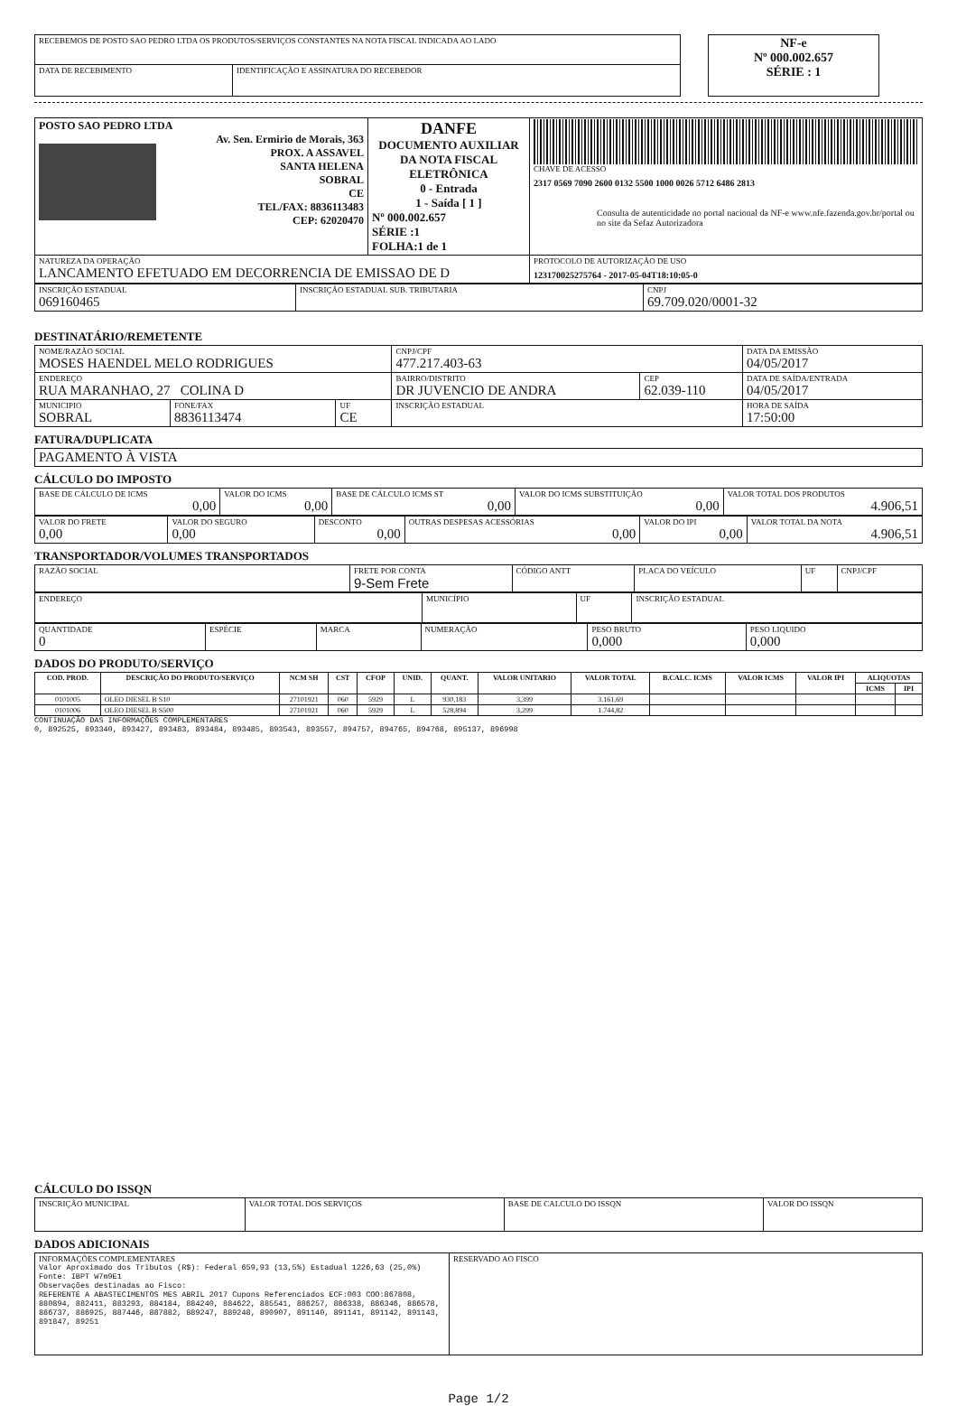| RECEBEMOS DE POSTO SAO PEDRO LTDA OS PRODUTOS/SERVIÇOS CONSTANTES NA NOTA FISCAL INDICADA AO LADO | |
| DATA DE RECEBIMENTO | IDENTIFICAÇÃO E ASSINATURA DO RECEBEDOR |
| NF-e Nº 000.002.657 SÉRIE : 1 |
| POSTO SAO PEDRO LTDA Av. Sen. Ermirio de Morais, 363 PROX. A ASSAVEL SANTA HELENA SOBRAL CE TEL/FAX: 8836113483 CEP: 62020470 | DANFE DOCUMENTO AUXILIAR DA NOTA FISCAL ELETRÔNICA 0 - Entrada 1 - Saída [ 1 ] Nº 000.002.657 SÉRIE :1 FOLHA:1 de 1 | CHAVE DE ACESSO 2317 0569 7090 2600 0132 5500 1000 0026 5712 6486 2813 Consulta de autenticidade no portal nacional da NF-e www.nfe.fazenda.gov.br/portal ou no site da Sefaz Autorizadora |
| NATUREZA DA OPERAÇÃO LANCAMENTO EFETUADO EM DECORRENCIA DE EMISSAO DE D | | PROTOCOLO DE AUTORIZAÇÃO DE USO 123170025275764 - 2017-05-04T18:10:05-0 |
| INSCRIÇÃO ESTADUAL 069160465 | INSCRIÇÃO ESTADUAL SUB. TRIBUTARIA | CNPJ 69.709.020/0001-32 |
DESTINATÁRIO/REMETENTE
| NOME/RAZÃO SOCIAL MOSES HAENDEL MELO RODRIGUES | | | CNPJ/CPF 477.217.403-63 | | DATA DA EMISSÃO 04/05/2017 |
| ENDEREÇO RUA MARANHAO, 27 COLINA D | | | BAIRRO/DISTRITO DR JUVENCIO DE ANDRA | CEP 62.039-110 | DATA DE SAÍDA/ENTRADA 04/05/2017 |
| MUNICIPIO SOBRAL | FONE/FAX 8836113474 | UF CE | INSCRIÇÃO ESTADUAL | | HORA DE SAÍDA 17:50:00 |
FATURA/DUPLICATA
| PAGAMENTO À VISTA |
CÁLCULO DO IMPOSTO
| BASE DE CÁLCULO DE ICMS 0,00 | VALOR DO ICMS 0,00 | BASE DE CÁLCULO ICMS ST 0,00 | VALOR DO ICMS SUBSTITUIÇÃO 0,00 | VALOR TOTAL DOS PRODUTOS 4.906,51 |
| VALOR DO FRETE 0,00 | VALOR DO SEGURO 0,00 | DESCONTO 0,00 | OUTRAS DESPESAS ACESSÓRIAS 0,00 | VALOR DO IPI 0,00 | VALOR TOTAL DA NOTA 4.906,51 |
TRANSPORTADOR/VOLUMES TRANSPORTADOS
| RAZÃO SOCIAL | FRETE POR CONTA 9-Sem Frete | CÓDIGO ANTT | PLACA DO VEÍCULO | UF | CNPJ/CPF |
| ENDEREÇO | MUNICÍPIO | UF | INSCRIÇÃO ESTADUAL |
| QUANTIDADE 0 | ESPÉCIE | MARCA | NUMERAÇÃO | PESO BRUTO 0,000 | PESO LIQUIDO 0,000 |
DADOS DO PRODUTO/SERVIÇO
| COD. PROD. | DESCRIÇÃO DO PRODUTO/SERVIÇO | NCM SH | CST | CFOP | UNID. | QUANT. | VALOR UNITARIO | VALOR TOTAL | B.CALC. ICMS | VALOR ICMS | VALOR IPI | ALIQUOTAS | |
| --- | --- | --- | --- | --- | --- | --- | --- | --- | --- | --- | --- | --- | --- |
| | | | | | | | | | | | | ICMS | IPI |
| 0101005 | OLEO DIESEL B S10 | 27101921 | 060 | 5929 | L | 930,183 | 3,399 | 3.161,69 | | | | | |
| 0101006 | OLEO DIESEL B S500 | 27101921 | 060 | 5929 | L | 528,894 | 3,299 | 1.744,82 | | | | | |
CONTINUAÇÃO DAS INFORMAÇÕES COMPLEMENTARES
0, 892525, 893340, 893427, 893483, 893484, 893485, 893543, 893557, 894757, 894765, 894768, 895137, 896998
CÁLCULO DO ISSQN
| INSCRIÇÃO MUNICIPAL | VALOR TOTAL DOS SERVIÇOS | BASE DE CALCULO DO ISSQN | VALOR DO ISSQN |
DADOS ADICIONAIS
| INFORMAÇÕES COMPLEMENTARES Valor Aproximado dos Tributos (R$): Federal 659,93 (13,5%) Estadual 1226,63 (25,0%) Fonte: IBPT W7m9E1 Observações destinadas ao Fisco: REFERENTE A ABASTECIMENTOS MES ABRIL 2017 Cupons Referenciados ECF:003 COO:867808, 880894, 882411, 883293, 884184, 884240, 884622, 885541, 886257, 886338, 886346, 886578, 886737, 886925, 887446, 887882, 889247, 889248, 890907, 891140, 891141, 891142, 891143, 891847, 89251 | RESERVADO AO FISCO |
Page 1/2